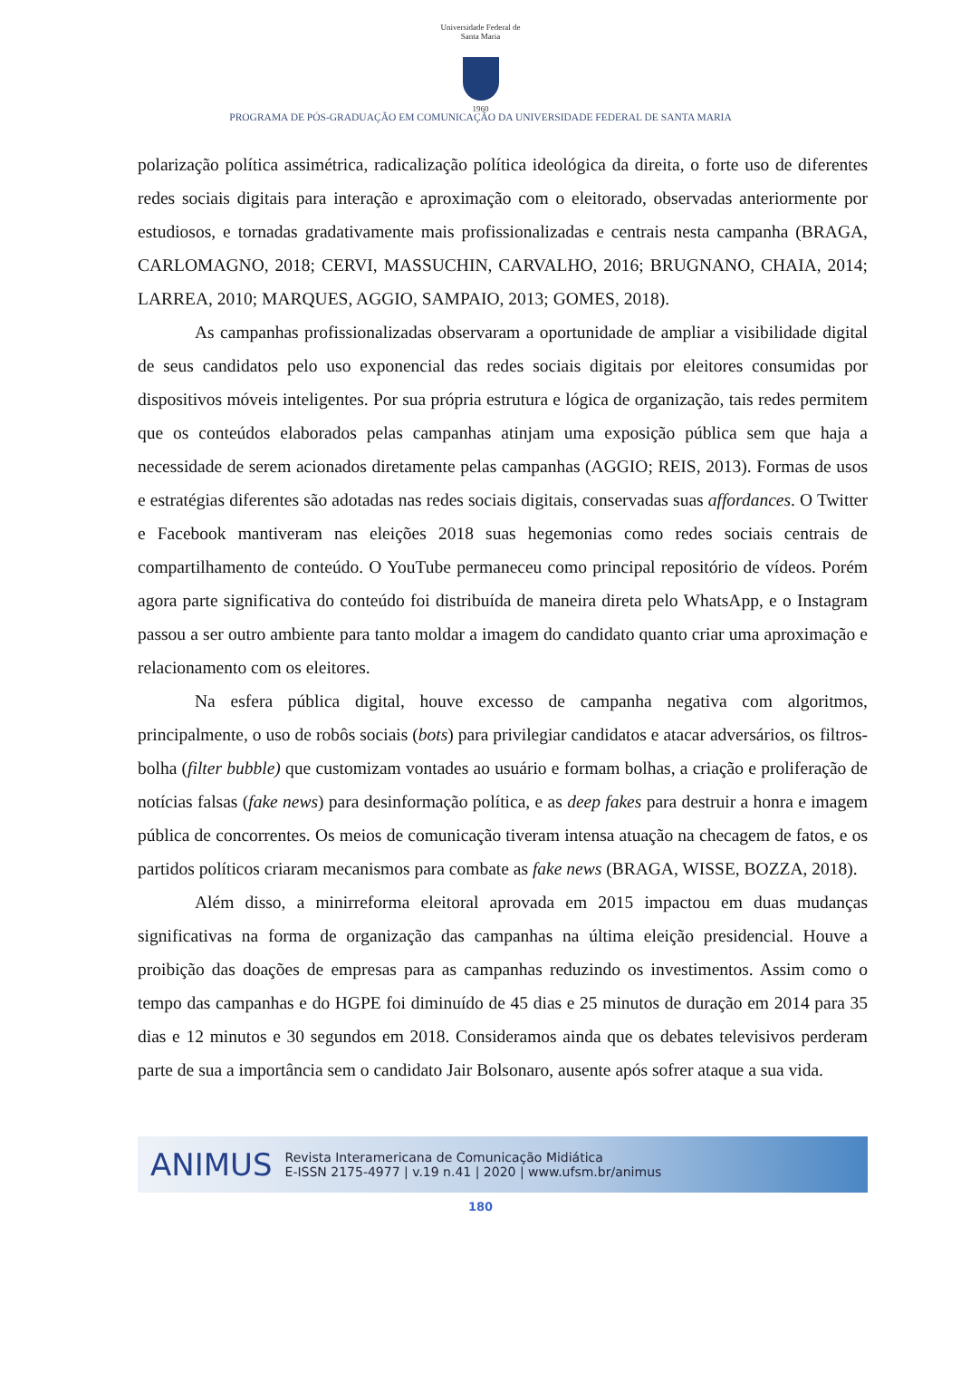Universidade Federal de Santa Maria
1960
PROGRAMA DE PÓS-GRADUAÇÃO EM COMUNICAÇÃO DA UNIVERSIDADE FEDERAL DE SANTA MARIA
polarização política assimétrica, radicalização política ideológica da direita, o forte uso de diferentes redes sociais digitais para interação e aproximação com o eleitorado, observadas anteriormente por estudiosos, e tornadas gradativamente mais profissionalizadas e centrais nesta campanha (BRAGA, CARLOMAGNO, 2018; CERVI, MASSUCHIN, CARVALHO, 2016; BRUGNANO, CHAIA, 2014; LARREA, 2010; MARQUES, AGGIO, SAMPAIO, 2013; GOMES, 2018).
As campanhas profissionalizadas observaram a oportunidade de ampliar a visibilidade digital de seus candidatos pelo uso exponencial das redes sociais digitais por eleitores consumidas por dispositivos móveis inteligentes. Por sua própria estrutura e lógica de organização, tais redes permitem que os conteúdos elaborados pelas campanhas atinjam uma exposição pública sem que haja a necessidade de serem acionados diretamente pelas campanhas (AGGIO; REIS, 2013). Formas de usos e estratégias diferentes são adotadas nas redes sociais digitais, conservadas suas affordances. O Twitter e Facebook mantiveram nas eleições 2018 suas hegemonias como redes sociais centrais de compartilhamento de conteúdo. O YouTube permaneceu como principal repositório de vídeos. Porém agora parte significativa do conteúdo foi distribuída de maneira direta pelo WhatsApp, e o Instagram passou a ser outro ambiente para tanto moldar a imagem do candidato quanto criar uma aproximação e relacionamento com os eleitores.
Na esfera pública digital, houve excesso de campanha negativa com algoritmos, principalmente, o uso de robôs sociais (bots) para privilegiar candidatos e atacar adversários, os filtros-bolha (filter bubble) que customizam vontades ao usuário e formam bolhas, a criação e proliferação de notícias falsas (fake news) para desinformação política, e as deep fakes para destruir a honra e imagem pública de concorrentes. Os meios de comunicação tiveram intensa atuação na checagem de fatos, e os partidos políticos criaram mecanismos para combate as fake news (BRAGA, WISSE, BOZZA, 2018).
Além disso, a minirreforma eleitoral aprovada em 2015 impactou em duas mudanças significativas na forma de organização das campanhas na última eleição presidencial. Houve a proibição das doações de empresas para as campanhas reduzindo os investimentos. Assim como o tempo das campanhas e do HGPE foi diminuído de 45 dias e 25 minutos de duração em 2014 para 35 dias e 12 minutos e 30 segundos em 2018. Consideramos ainda que os debates televisivos perderam parte de sua a importância sem o candidato Jair Bolsonaro, ausente após sofrer ataque a sua vida.
ANIMUS Revista Interamericana de Comunicação Midiática
E-ISSN 2175-4977 | v.19 n.41 | 2020 | www.ufsm.br/animus
180